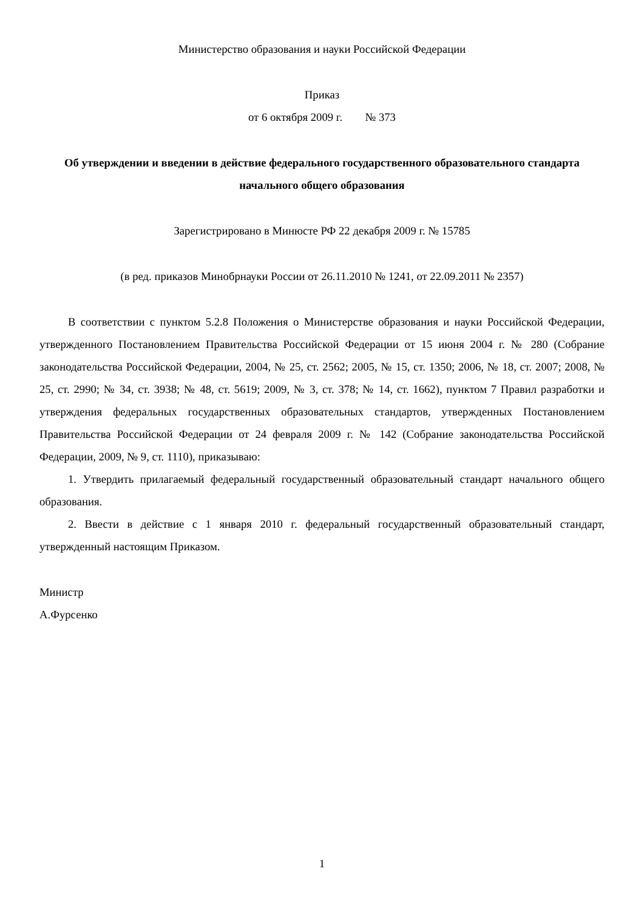Министерство образования и науки Российской Федерации
Приказ
от 6 октября 2009 г. № 373
Об утверждении и введении в действие федерального государственного образовательного стандарта начального общего образования
Зарегистрировано в Минюсте РФ 22 декабря 2009 г. № 15785
(в ред. приказов Минобрнауки России от 26.11.2010 № 1241, от 22.09.2011 № 2357)
В соответствии с пунктом 5.2.8 Положения о Министерстве образования и науки Российской Федерации, утвержденного Постановлением Правительства Российской Федерации от 15 июня 2004 г. № 280 (Собрание законодательства Российской Федерации, 2004, № 25, ст. 2562; 2005, № 15, ст. 1350; 2006, № 18, ст. 2007; 2008, № 25, ст. 2990; № 34, ст. 3938; № 48, ст. 5619; 2009, № 3, ст. 378; № 14, ст. 1662), пунктом 7 Правил разработки и утверждения федеральных государственных образовательных стандартов, утвержденных Постановлением Правительства Российской Федерации от 24 февраля 2009 г. № 142 (Собрание законодательства Российской Федерации, 2009, № 9, ст. 1110), приказываю:
1. Утвердить прилагаемый федеральный государственный образовательный стандарт начального общего образования.
2. Ввести в действие с 1 января 2010 г. федеральный государственный образовательный стандарт, утвержденный настоящим Приказом.
Министр
А.Фурсенко
1